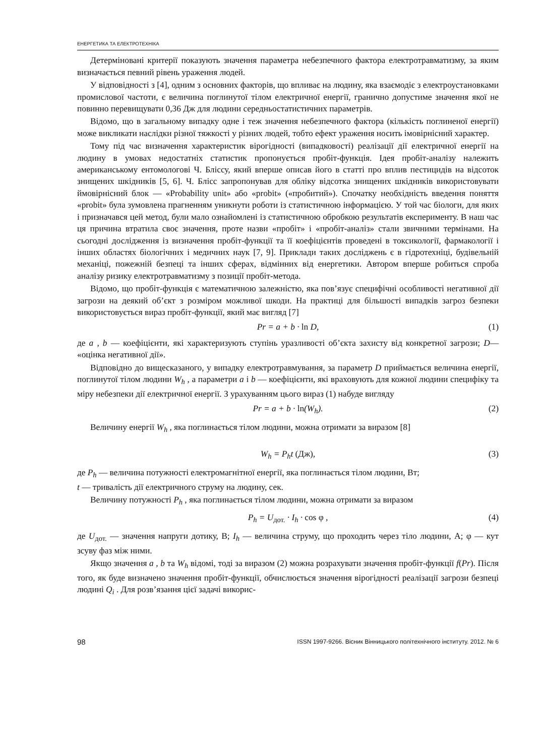ЕНЕРГЕТИКА ТА ЕЛЕКТРОТЕХНІКА
Детерміновані критерії показують значення параметра небезпечного фактора електротравматизму, за яким визначається певний рівень ураження людей.
У відповідності з [4], одним з основних факторів, що впливає на людину, яка взаємодіє з електроустановками промислової частоти, є величина поглинутої тілом електричної енергії, гранично допустиме значення якої не повинно перевищувати 0,36 Дж для людини середньостатистичних параметрів.
Відомо, що в загальному випадку одне і теж значення небезпечного фактора (кількість поглиненої енергії) може викликати наслідки різної тяжкості у різних людей, тобто ефект ураження носить імовірнісний характер.
Тому під час визначення характеристик вірогідності (випадковості) реалізації дії електричної енергії на людину в умовах недостатніх статистик пропонується пробіт-функція. Ідея пробіт-аналізу належить американському ентомологові Ч. Бліссу, який вперше описав його в статті про вплив пестицидів на відсоток знищених шкідників [5, 6]. Ч. Блісс запропонував для обліку відсотка знищених шкідників використовувати ймовірнісний блок — «Probability unit» або «probit» («пробитий»). Спочатку необхідність введення поняття «probit» була зумовлена прагненням уникнути роботи із статистичною інформацією. У той час біологи, для яких і призначався цей метод, були мало ознайомлені із статистичною обробкою результатів експерименту. В наш час ця причина втратила своє значення, проте назви «пробіт» і «пробіт-аналіз» стали звичними термінами. На сьогодні дослідження із визначення пробіт-функції та її коефіцієнтів проведені в токсикології, фармакології і інших областях біологічних і медичних наук [7, 9]. Приклади таких досліджень є в гідротехніці, будівельній механіці, пожежній безпеці та інших сферах, відмінних від енергетики. Автором вперше робиться спроба аналізу ризику електротравматизму з позиції пробіт-метода.
Відомо, що пробіт-функція є математичною залежністю, яка пов’язує специфічні особливості негативної дії загрози на деякий об’єкт з розміром можливої шкоди. На практиці для більшості випадків загроз безпеки використовується вираз пробіт-функції, який має вигляд [7]
Pr = a + b · ln D, (1)
де a , b — коефіцієнти, які характеризують ступінь уразливості об’єкта захисту від конкретної загрози; D— «оцінка негативної дії».
Відповідно до вищесказаного, у випадку електротравмування, за параметр D приймається величина енергії, поглинутої тілом людини W<sub>h</sub> , а параметри a і b — коефіцієнти, які враховують для кожної людини специфіку та міру небезпеки дії електричної енергії. З урахуванням цього вираз (1) набуде вигляду
Pr = a + b · ln(W<sub>h</sub>). (2)
Величину енергії W<sub>h</sub> , яка поглинається тілом людини, можна отримати за виразом [8]
W<sub>h</sub> = P<sub>h</sub>t (Дж), (3)
де P<sub>h</sub> — величина потужності електромагнітної енергії, яка поглинається тілом людини, Вт;
t — тривалість дії електричного струму на людину, сек.
Величину потужності P<sub>h</sub> , яка поглинається тілом людини, можна отримати за виразом
P<sub>h</sub> = U<sub>дот.</sub> · I<sub>h</sub> · cos φ , (4)
де U<sub>дот.</sub> — значення напруги дотику, В; I<sub>h</sub> — величина струму, що проходить через тіло людини, А; φ — кут зсуву фаз між ними.
Якщо значення a , b та W<sub>h</sub> відомі, тоді за виразом (2) можна розрахувати значення пробіт-функції f(Pr). Після того, як буде визначено значення пробіт-функції, обчислюється значення вірогідності реалізації загрози безпеці людині Q<sub>i</sub> . Для розв’язання цієї задачі викорис-
98 ISSN 1997-9266. Вісник Вінницького політехнічного інституту. 2012. № 6